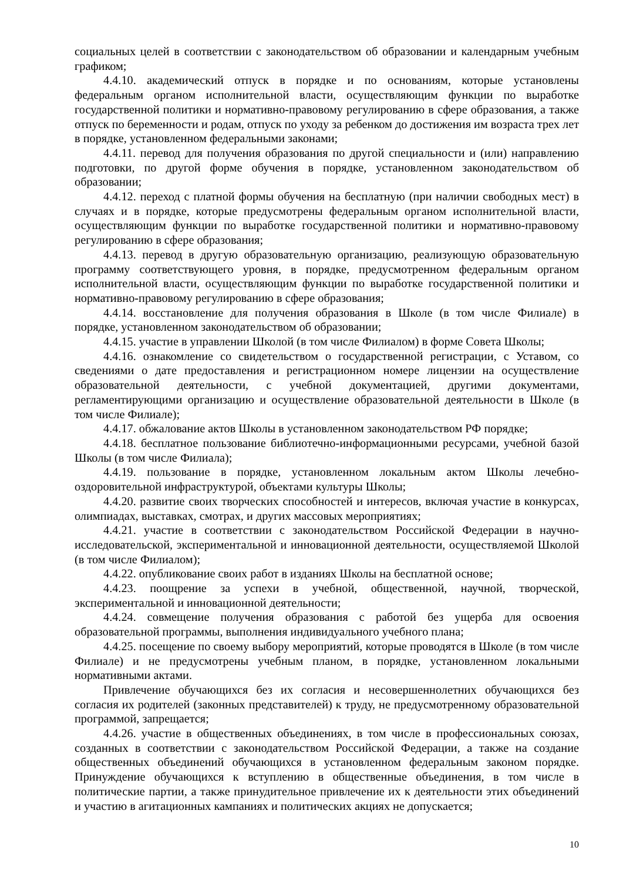социальных целей в соответствии с законодательством об образовании и календарным учебным графиком;
4.4.10. академический отпуск в порядке и по основаниям, которые установлены федеральным органом исполнительной власти, осуществляющим функции по выработке государственной политики и нормативно-правовому регулированию в сфере образования, а также отпуск по беременности и родам, отпуск по уходу за ребенком до достижения им возраста трех лет в порядке, установленном федеральными законами;
4.4.11. перевод для получения образования по другой специальности и (или) направлению подготовки, по другой форме обучения в порядке, установленном законодательством об образовании;
4.4.12. переход с платной формы обучения на бесплатную (при наличии свободных мест) в случаях и в порядке, которые предусмотрены федеральным органом исполнительной власти, осуществляющим функции по выработке государственной политики и нормативно-правовому регулированию в сфере образования;
4.4.13. перевод в другую образовательную организацию, реализующую образовательную программу соответствующего уровня, в порядке, предусмотренном федеральным органом исполнительной власти, осуществляющим функции по выработке государственной политики и нормативно-правовому регулированию в сфере образования;
4.4.14. восстановление для получения образования в Школе (в том числе Филиале) в порядке, установленном законодательством об образовании;
4.4.15. участие в управлении Школой (в том числе Филиалом) в форме Совета Школы;
4.4.16. ознакомление со свидетельством о государственной регистрации, с Уставом, со сведениями о дате предоставления и регистрационном номере лицензии на осуществление образовательной деятельности, с учебной документацией, другими документами, регламентирующими организацию и осуществление образовательной деятельности в Школе (в том числе Филиале);
4.4.17. обжалование актов Школы в установленном законодательством РФ порядке;
4.4.18. бесплатное пользование библиотечно-информационными ресурсами, учебной базой Школы (в том числе Филиала);
4.4.19. пользование в порядке, установленном локальным актом Школы лечебно-оздоровительной инфраструктурой, объектами культуры Школы;
4.4.20. развитие своих творческих способностей и интересов, включая участие в конкурсах, олимпиадах, выставках, смотрах, и других массовых мероприятиях;
4.4.21. участие в соответствии с законодательством Российской Федерации в научно-исследовательской, экспериментальной и инновационной деятельности, осуществляемой Школой (в том числе Филиалом);
4.4.22. опубликование своих работ в изданиях Школы на бесплатной основе;
4.4.23. поощрение за успехи в учебной, общественной, научной, творческой, экспериментальной и инновационной деятельности;
4.4.24. совмещение получения образования с работой без ущерба для освоения образовательной программы, выполнения индивидуального учебного плана;
4.4.25. посещение по своему выбору мероприятий, которые проводятся в Школе (в том числе Филиале) и не предусмотрены учебным планом, в порядке, установленном локальными нормативными актами.
Привлечение обучающихся без их согласия и несовершеннолетних обучающихся без согласия их родителей (законных представителей) к труду, не предусмотренному образовательной программой, запрещается;
4.4.26. участие в общественных объединениях, в том числе в профессиональных союзах, созданных в соответствии с законодательством Российской Федерации, а также на создание общественных объединений обучающихся в установленном федеральным законом порядке. Принуждение обучающихся к вступлению в общественные объединения, в том числе в политические партии, а также принудительное привлечение их к деятельности этих объединений и участию в агитационных кампаниях и политических акциях не допускается;
10